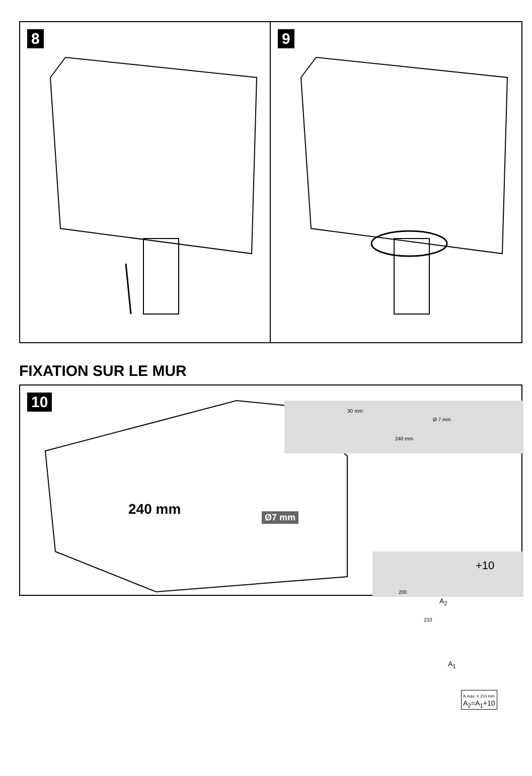8 9
FIXATION SUR LE MUR
10
240 mm Ø7 mm
30 mm
Ø 7 mm
240 mm
+10
200
210
A<sub>2</sub>
A<sub>1</sub>
A.max. = 210 mm
A<sub>2</sub>=A<sub>1</sub>+10